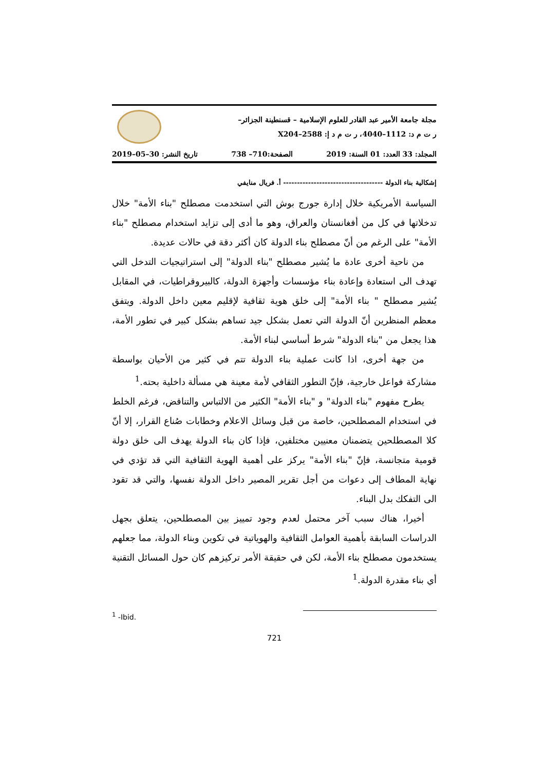مجلة جامعة الأمير عبد القادر للعلوم الإسلامية – قسنطينة الجزائر–
ر ت م د: 1112–4040، ر ت م د إ: 2588–X204
المجلد: 33 العدد: 01 السنة: 2019 الصفحة:710– 738 تاريخ النشر: 30–05–2019
إشكالية بناء الدولة ------------------------------------ أ. فريال منايفي
السياسة الأمريكية خلال إدارة جورج بوش التي استخدمت مصطلح "بناء الأمة" خلال تدخلاتها في كل من أفغانستان والعراق، وهو ما أدى إلى تزايد استخدام مصطلح "بناء الأمة" على الرغم من أنّ مصطلح بناء الدولة كان أكثر دقة في حالات عديدة.
من ناحية أخرى عادة ما يُشير مصطلح "بناء الدولة" إلى استراتيجيات التدخل التي تهدف الى استعادة وإعادة بناء مؤسسات وأجهزة الدولة، كالبيروقراطيات، في المقابل يُشير مصطلح " بناء الأمة" إلى خلق هوية ثقافية لإقليم معين داخل الدولة. ويتفق معظم المنظرين أنّ الدولة التي تعمل بشكل جيد تساهم بشكل كبير في تطور الأمة، هذا يجعل من "بناء الدولة" شرط أساسي لبناء الأمة.
من جهة أخرى، اذا كانت عملية بناء الدولة تتم في كثير من الأحيان بواسطة مشاركة فواعل خارجية، فإنّ التطور الثقافي لأمة معينة هي مسألة داخلية بحته.<sup>1</sup>
يطرح مفهوم "بناء الدولة" و "بناء الأمة" الكثير من الالتباس والتناقض، فرغم الخلط في استخدام المصطلحين، خاصة من قبل وسائل الاعلام وخطابات صُناع القرار، إلا أنّ كلا المصطلحين يتضمنان معنيين مختلفين، فإذا كان بناء الدولة يهدف الى خلق دولة قومية متجانسة، فإنّ "بناء الأمة" يركز على أهمية الهوية الثقافية التي قد تؤدي في نهاية المطاف إلى دعوات من أجل تقرير المصير داخل الدولة نفسها، والتي قد تقود الى التفكك بدل البناء.
أخيرا، هناك سبب آخر محتمل لعدم وجود تمييز بين المصطلحين، يتعلق بجهل الدراسات السابقة بأهمية العوامل الثقافية والهوياتية في تكوين وبناء الدولة، مما جعلهم يستخدمون مصطلح بناء الأمة، لكن في حقيقة الأمر تركيزهم كان حول المسائل التقنية أي بناء مقدرة الدولة.<sup>1</sup>
<sup>1</sup> -Ibid.
721